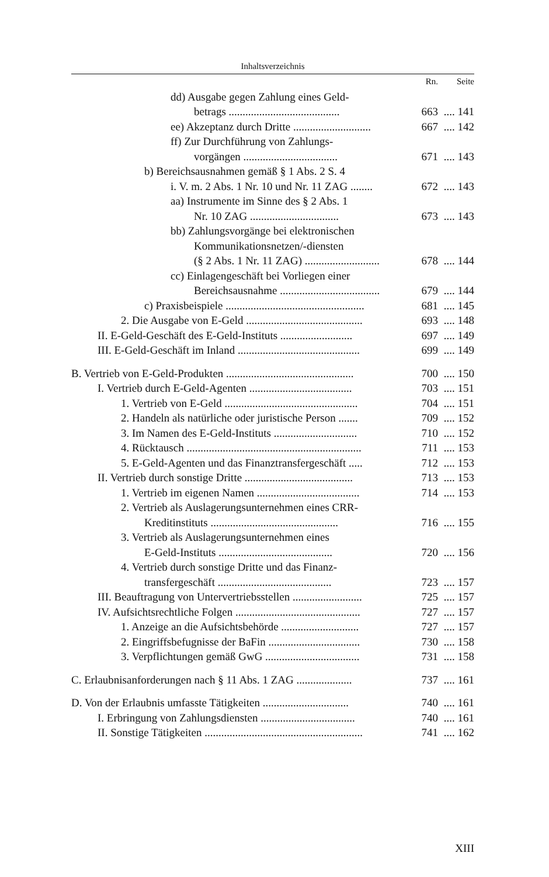Inhaltsverzeichnis
| | Rn. | Seite |
| dd) Ausgabe gegen Zahlung eines Geld- betrags ........................................ | 663 | .... 141 |
| ee) Akzeptanz durch Dritte ............................ | 667 | .... 142 |
| ff) Zur Durchführung von Zahlungs- vorgängen .................................. | 671 | .... 143 |
| b) Bereichsausnahmen gemäß § 1 Abs. 2 S. 4 i. V. m. 2 Abs. 1 Nr. 10 und Nr. 11 ZAG ........ | 672 | .... 143 |
| aa) Instrumente im Sinne des § 2 Abs. 1 Nr. 10 ZAG ................................ | 673 | .... 143 |
| bb) Zahlungsvorgänge bei elektronischen Kommunikationsnetzen/-diensten (§ 2 Abs. 1 Nr. 11 ZAG) ........................... | 678 | .... 144 |
| cc) Einlagengeschäft bei Vorliegen einer Bereichsausnahme .................................... | 679 | .... 144 |
| c) Praxisbeispiele .................................................. | 681 | .... 145 |
| 2. Die Ausgabe von E-Geld .......................................... | 693 | .... 148 |
| II. E-Geld-Geschäft des E-Geld-Instituts .......................... | 697 | .... 149 |
| III. E-Geld-Geschäft im Inland ............................................ | 699 | .... 149 |
| B. Vertrieb von E-Geld-Produkten .............................................. | 700 | .... 150 |
| I. Vertrieb durch E-Geld-Agenten ..................................... | 703 | .... 151 |
| 1. Vertrieb von E-Geld ................................................ | 704 | .... 151 |
| 2. Handeln als natürliche oder juristische Person ....... | 709 | .... 152 |
| 3. Im Namen des E-Geld-Instituts .............................. | 710 | .... 152 |
| 4. Rücktausch ............................................................... | 711 | .... 153 |
| 5. E-Geld-Agenten und das Finanztransfergeschäft ..... | 712 | .... 153 |
| II. Vertrieb durch sonstige Dritte ....................................... | 713 | .... 153 |
| 1. Vertrieb im eigenen Namen ..................................... | 714 | .... 153 |
| 2. Vertrieb als Auslagerungsunternehmen eines CRR- Kreditinstituts .............................................. | 716 | .... 155 |
| 3. Vertrieb als Auslagerungsunternehmen eines E-Geld-Instituts ......................................... | 720 | .... 156 |
| 4. Vertrieb durch sonstige Dritte und das Finanz- transfergeschäft ......................................... | 723 | .... 157 |
| III. Beauftragung von Untervertriebsstellen ......................... | 725 | .... 157 |
| IV. Aufsichtsrechtliche Folgen ............................................. | 727 | .... 157 |
| 1. Anzeige an die Aufsichtsbehörde ............................ | 727 | .... 157 |
| 2. Eingriffsbefugnisse der BaFin ................................. | 730 | .... 158 |
| 3. Verpflichtungen gemäß GwG .................................. | 731 | .... 158 |
| C. Erlaubnisanforderungen nach § 11 Abs. 1 ZAG .................... | 737 | .... 161 |
| D. Von der Erlaubnis umfasste Tätigkeiten ............................... | 740 | .... 161 |
| I. Erbringung von Zahlungsdiensten .................................. | 740 | .... 161 |
| II. Sonstige Tätigkeiten ......................................................... | 741 | .... 162 |
XIII